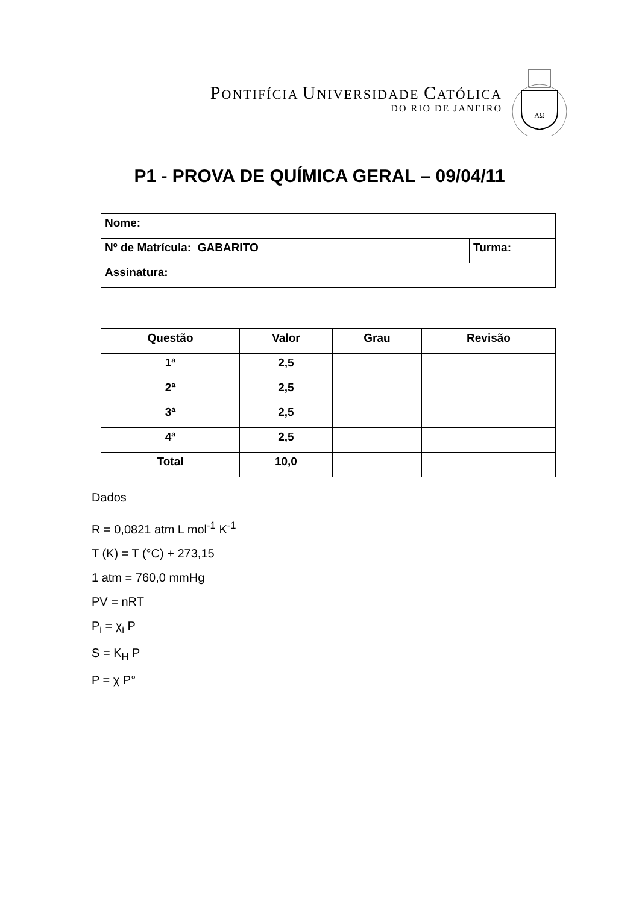PONTIFÍCIA UNIVERSIDADE CATÓLICA
DO RIO DE JANEIRO
AΩ
P1 - PROVA DE QUÍMICA GERAL – 09/04/11
| Nome: | |
| Nº de Matrícula: GABARITO | Turma: |
| Assinatura: | |
| Questão | Valor | Grau | Revisão |
| --- | --- | --- | --- |
| 1ª | 2,5 | | |
| 2ª | 2,5 | | |
| 3ª | 2,5 | | |
| 4ª | 2,5 | | |
| Total | 10,0 | | |
Dados
R = 0,0821 atm L mol<sup>-1</sup> K<sup>-1</sup>
T (K) = T (°C) + 273,15
1 atm = 760,0 mmHg
PV = nRT
P<sub>i</sub> = χ<sub>i</sub> P
S = K<sub>H</sub> P
P = χ P°